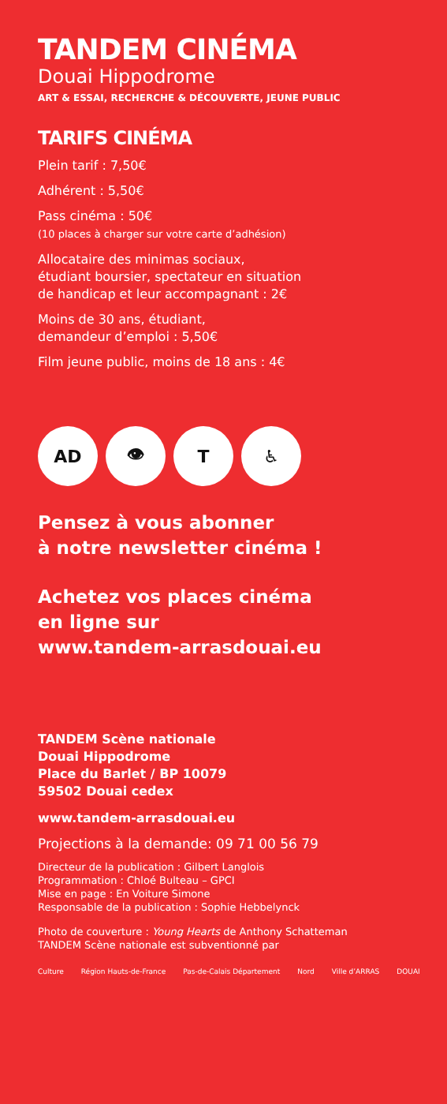TANDEM CINÉMA
Douai Hippodrome
ART & ESSAI, RECHERCHE & DÉCOUVERTE, JEUNE PUBLIC
TARIFS CINÉMA
Plein tarif : 7,50€
Adhérent : 5,50€
Pass cinéma : 50€
(10 places à charger sur votre carte d’adhésion)
Allocataire des minimas sociaux,
étudiant boursier, spectateur en situation
de handicap et leur accompagnant : 2€
Moins de 30 ans, étudiant,
demandeur d’emploi : 5,50€
Film jeune public, moins de 18 ans : 4€
AD 👁 T ♿
Pensez à vous abonner
à notre newsletter cinéma !
Achetez vos places cinéma
en ligne sur
www.tandem-arrasdouai.eu
TANDEM Scène nationale
Douai Hippodrome
Place du Barlet / BP 10079
59502 Douai cedex
www.tandem-arrasdouai.eu
Projections à la demande: 09 71 00 56 79
Directeur de la publication : Gilbert Langlois
Programmation : Chloé Bulteau – GPCI
Mise en page : En Voiture Simone
Responsable de la publication : Sophie Hebbelynck
Photo de couverture : Young Hearts de Anthony Schatteman
TANDEM Scène nationale est subventionné par
Culture Région Hauts-de-France Pas-de-Calais Département Nord Ville d’ARRAS DOUAI